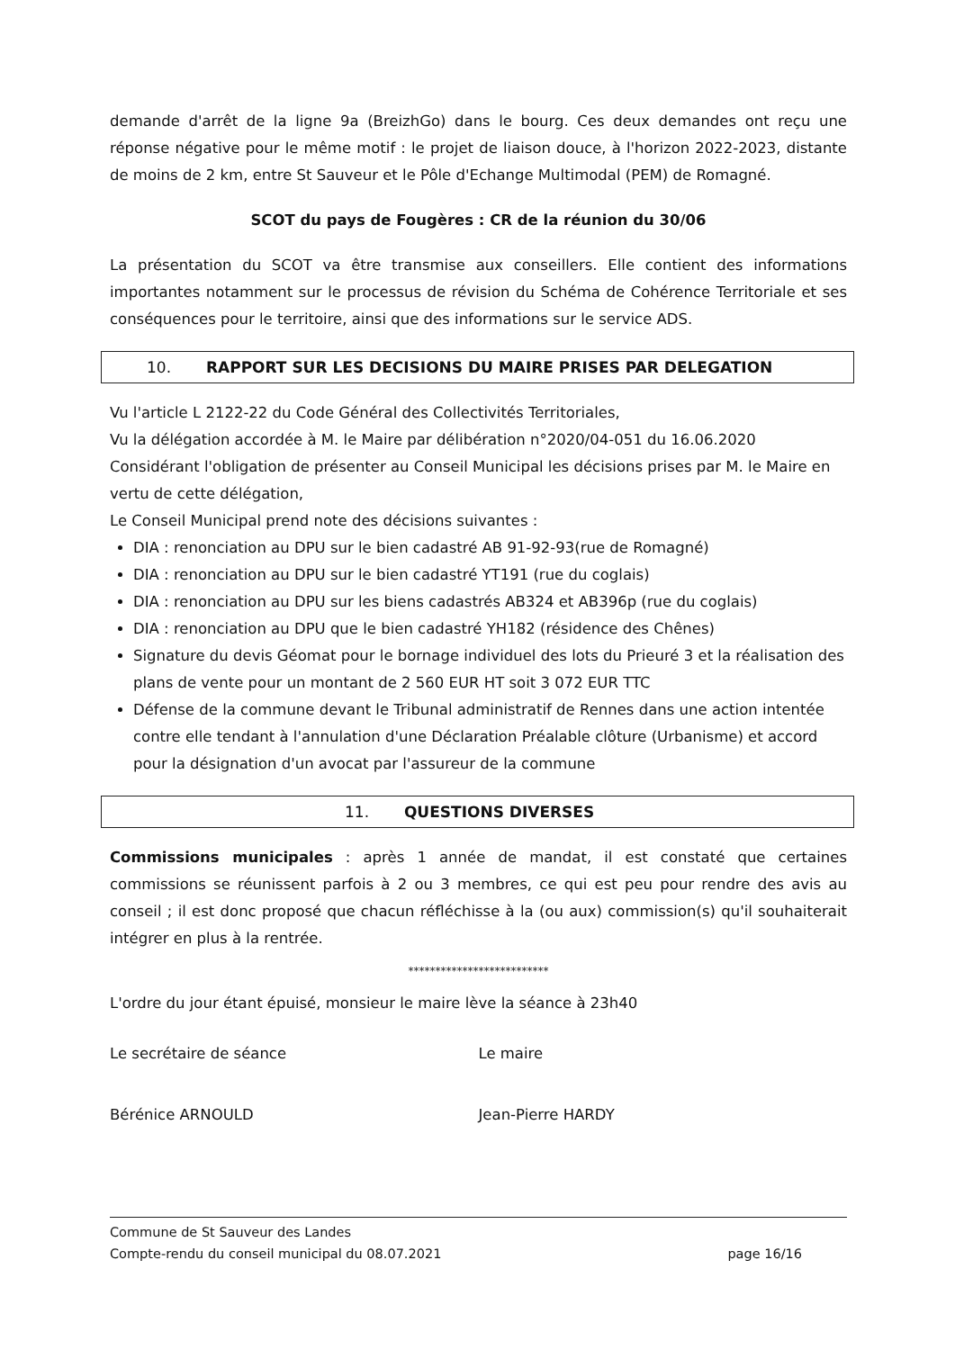demande d'arrêt de la ligne 9a (BreizhGo) dans le bourg. Ces deux demandes ont reçu une réponse négative pour le même motif : le projet de liaison douce, à l'horizon 2022-2023, distante de moins de 2 km, entre St Sauveur et le Pôle d'Echange Multimodal (PEM) de Romagné.
SCOT du pays de Fougères : CR de la réunion du 30/06
La présentation du SCOT va être transmise aux conseillers. Elle contient des informations importantes notamment sur le processus de révision du Schéma de Cohérence Territoriale et ses conséquences pour le territoire, ainsi que des informations sur le service ADS.
10. RAPPORT SUR LES DECISIONS DU MAIRE PRISES PAR DELEGATION
Vu l'article L 2122-22 du Code Général des Collectivités Territoriales,
Vu la délégation accordée à M. le Maire par délibération n°2020/04-051 du 16.06.2020
Considérant l'obligation de présenter au Conseil Municipal les décisions prises par M. le Maire en vertu de cette délégation,
Le Conseil Municipal prend note des décisions suivantes :
DIA : renonciation au DPU sur le bien cadastré AB 91-92-93(rue de Romagné)
DIA : renonciation au DPU sur le bien cadastré YT191 (rue du coglais)
DIA : renonciation au DPU sur les biens cadastrés AB324 et AB396p (rue du coglais)
DIA : renonciation au DPU que le bien cadastré YH182 (résidence des Chênes)
Signature du devis Géomat pour le bornage individuel des lots du Prieuré 3 et la réalisation des plans de vente pour un montant de 2 560 EUR HT soit 3 072 EUR TTC
Défense de la commune devant le Tribunal administratif de Rennes dans une action intentée contre elle tendant à l'annulation d'une Déclaration Préalable clôture (Urbanisme) et accord pour la désignation d'un avocat par l'assureur de la commune
11. QUESTIONS DIVERSES
Commissions municipales : après 1 année de mandat, il est constaté que certaines commissions se réunissent parfois à 2 ou 3 membres, ce qui est peu pour rendre des avis au conseil ; il est donc proposé que chacun réfléchisse à la (ou aux) commission(s) qu'il souhaiterait intégrer en plus à la rentrée.
**************************
L'ordre du jour étant épuisé, monsieur le maire lève la séance à 23h40
Le secrétaire de séance
Bérénice ARNOULD
Le maire
Jean-Pierre HARDY
Commune de St Sauveur des Landes
Compte-rendu du conseil municipal du 08.07.2021
page 16/16